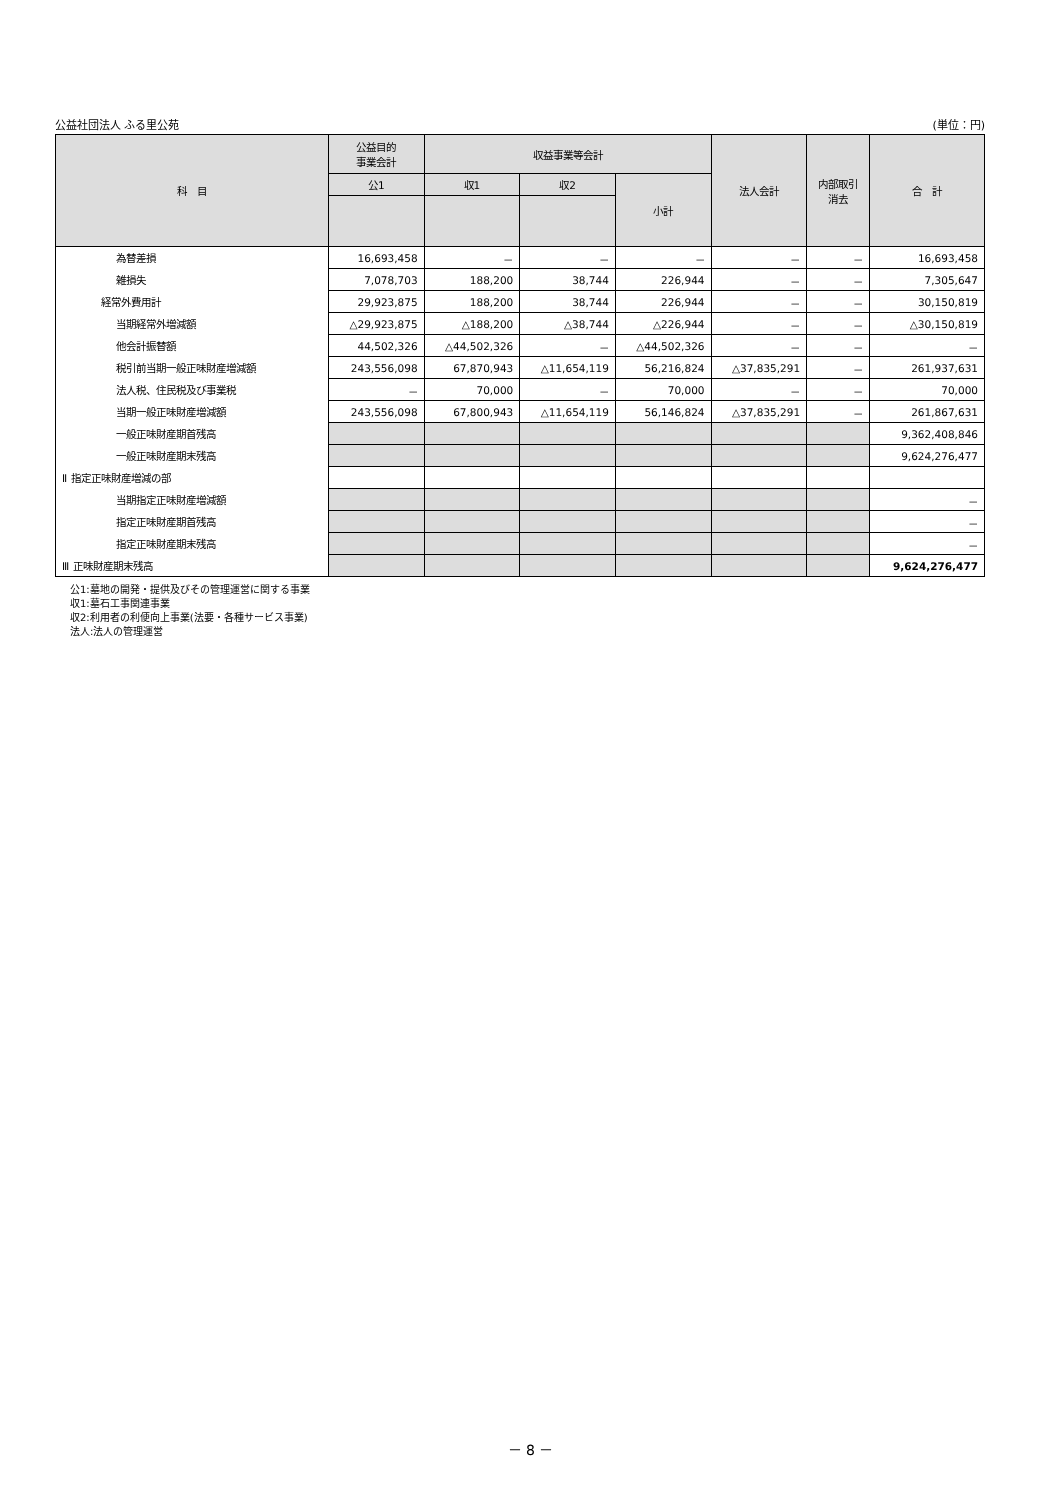公益社団法人 ふる里公苑 (単位：円)
| 科 目 | 公益目的 事業会計 | 収益事業等会計 | | | 法人会計 | 内部取引 消去 | 合 計 |
| --- | --- | --- | --- | --- | --- | --- | --- |
| | 公1 | 収1 | 収2 | 小計 | | | |
| 為替差損 | 16,693,458 | － | － | － | － | － | 16,693,458 |
| 雑損失 | 7,078,703 | 188,200 | 38,744 | 226,944 | － | － | 7,305,647 |
| 経常外費用計 | 29,923,875 | 188,200 | 38,744 | 226,944 | － | － | 30,150,819 |
| 当期経常外増減額 | △29,923,875 | △188,200 | △38,744 | △226,944 | － | － | △30,150,819 |
| 他会計振替額 | 44,502,326 | △44,502,326 | － | △44,502,326 | － | － | － |
| 税引前当期一般正味財産増減額 | 243,556,098 | 67,870,943 | △11,654,119 | 56,216,824 | △37,835,291 | － | 261,937,631 |
| 法人税、住民税及び事業税 | － | 70,000 | － | 70,000 | － | － | 70,000 |
| 当期一般正味財産増減額 | 243,556,098 | 67,800,943 | △11,654,119 | 56,146,824 | △37,835,291 | － | 261,867,631 |
| 一般正味財産期首残高 | | | | | | | 9,362,408,846 |
| 一般正味財産期末残高 | | | | | | | 9,624,276,477 |
| Ⅱ 指定正味財産増減の部 | | | | | | | |
| 当期指定正味財産増減額 | | | | | | | － |
| 指定正味財産期首残高 | | | | | | | － |
| 指定正味財産期末残高 | | | | | | | － |
| Ⅲ 正味財産期末残高 | | | | | | | 9,624,276,477 |
公1:墓地の開発・提供及びその管理運営に関する事業
収1:墓石工事関連事業
収2:利用者の利便向上事業(法要・各種サービス事業)
法人:法人の管理運営
－ 8 －